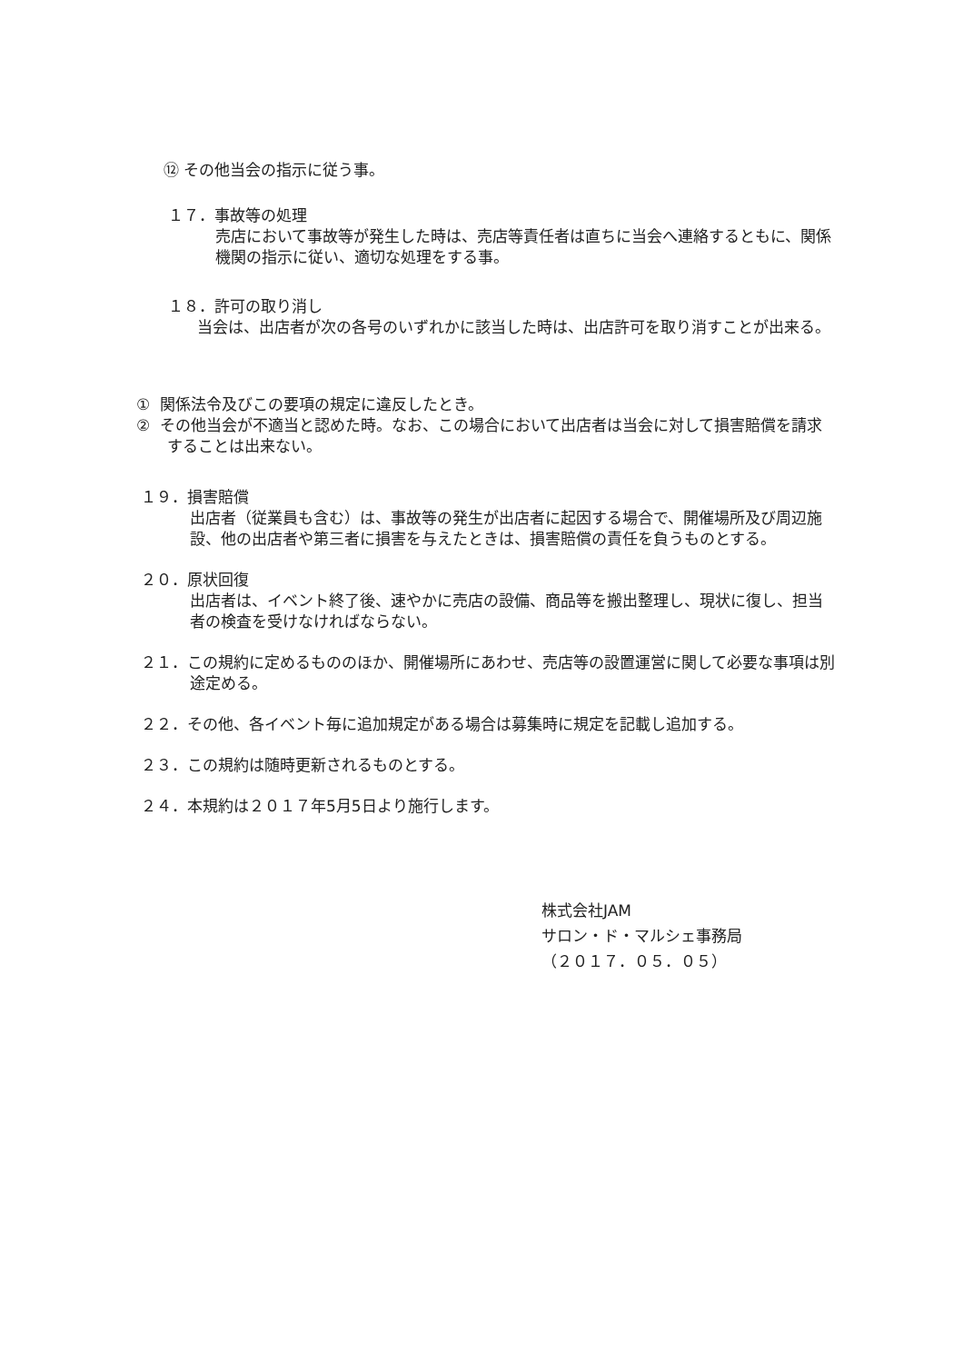⑫ その他当会の指示に従う事。
１７．事故等の処理
売店において事故等が発生した時は、売店等責任者は直ちに当会へ連絡するともに、関係機関の指示に従い、適切な処理をする事。
１８．許可の取り消し
当会は、出店者が次の各号のいずれかに該当した時は、出店許可を取り消すことが出来る。
① 関係法令及びこの要項の規定に違反したとき。
② その他当会が不適当と認めた時。なお、この場合において出店者は当会に対して損害賠償を請求することは出来ない。
１９．損害賠償
出店者（従業員も含む）は、事故等の発生が出店者に起因する場合で、開催場所及び周辺施設、他の出店者や第三者に損害を与えたときは、損害賠償の責任を負うものとする。
２０．原状回復
出店者は、イベント終了後、速やかに売店の設備、商品等を搬出整理し、現状に復し、担当者の検査を受けなければならない。
２１．この規約に定めるもののほか、開催場所にあわせ、売店等の設置運営に関して必要な事項は別途定める。
２２．その他、各イベント毎に追加規定がある場合は募集時に規定を記載し追加する。
２３．この規約は随時更新されるものとする。
２４．本規約は２０１７年5月5日より施行します。
株式会社JAM
サロン・ド・マルシェ事務局
（２０１７．０５．０５）